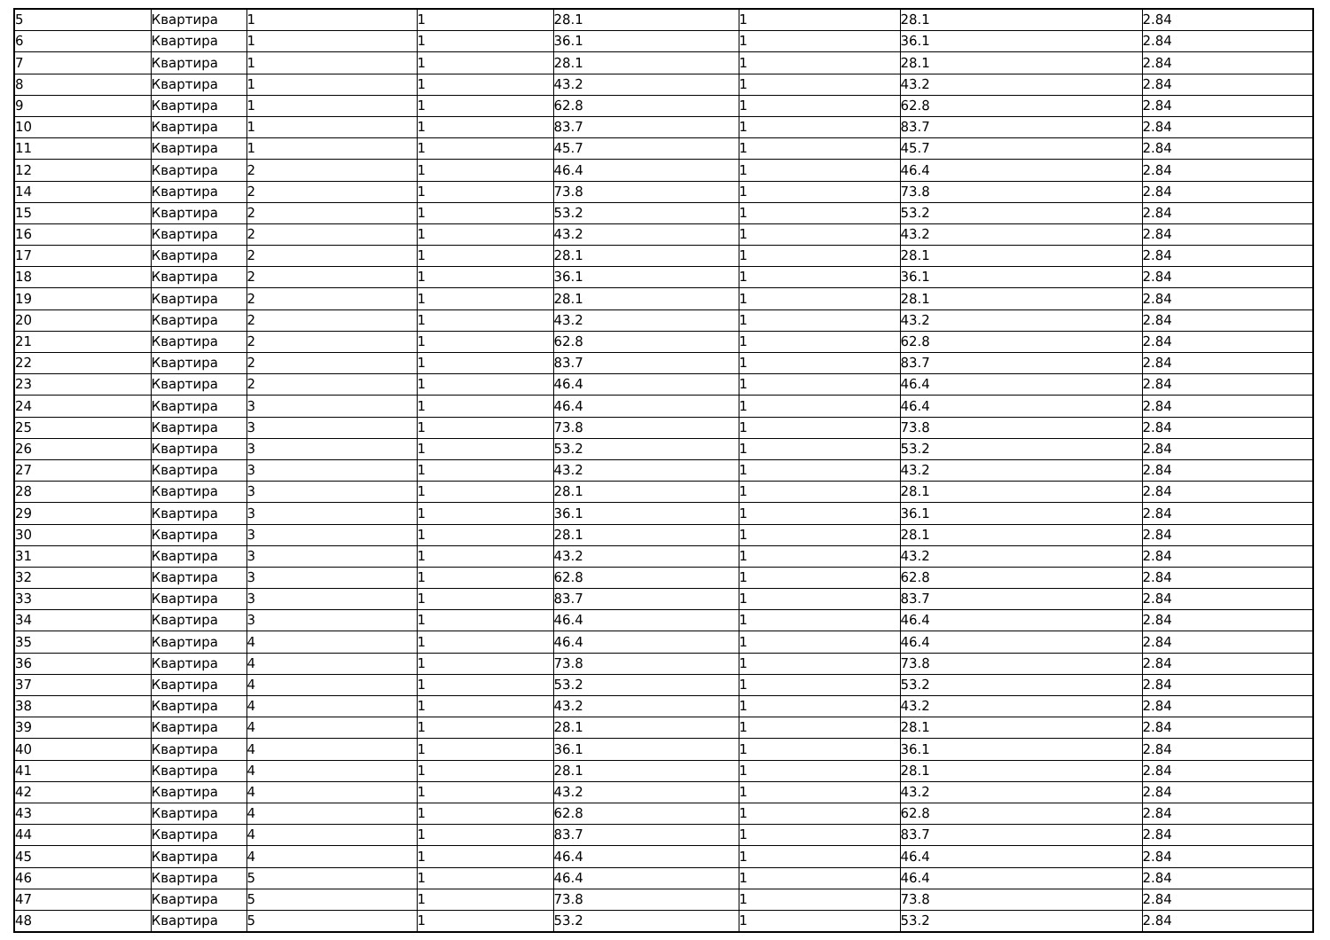| 5 | Квартира | 1 | 1 | 28.1 | 1 | 28.1 | 2.84 |
| 6 | Квартира | 1 | 1 | 36.1 | 1 | 36.1 | 2.84 |
| 7 | Квартира | 1 | 1 | 28.1 | 1 | 28.1 | 2.84 |
| 8 | Квартира | 1 | 1 | 43.2 | 1 | 43.2 | 2.84 |
| 9 | Квартира | 1 | 1 | 62.8 | 1 | 62.8 | 2.84 |
| 10 | Квартира | 1 | 1 | 83.7 | 1 | 83.7 | 2.84 |
| 11 | Квартира | 1 | 1 | 45.7 | 1 | 45.7 | 2.84 |
| 12 | Квартира | 2 | 1 | 46.4 | 1 | 46.4 | 2.84 |
| 14 | Квартира | 2 | 1 | 73.8 | 1 | 73.8 | 2.84 |
| 15 | Квартира | 2 | 1 | 53.2 | 1 | 53.2 | 2.84 |
| 16 | Квартира | 2 | 1 | 43.2 | 1 | 43.2 | 2.84 |
| 17 | Квартира | 2 | 1 | 28.1 | 1 | 28.1 | 2.84 |
| 18 | Квартира | 2 | 1 | 36.1 | 1 | 36.1 | 2.84 |
| 19 | Квартира | 2 | 1 | 28.1 | 1 | 28.1 | 2.84 |
| 20 | Квартира | 2 | 1 | 43.2 | 1 | 43.2 | 2.84 |
| 21 | Квартира | 2 | 1 | 62.8 | 1 | 62.8 | 2.84 |
| 22 | Квартира | 2 | 1 | 83.7 | 1 | 83.7 | 2.84 |
| 23 | Квартира | 2 | 1 | 46.4 | 1 | 46.4 | 2.84 |
| 24 | Квартира | 3 | 1 | 46.4 | 1 | 46.4 | 2.84 |
| 25 | Квартира | 3 | 1 | 73.8 | 1 | 73.8 | 2.84 |
| 26 | Квартира | 3 | 1 | 53.2 | 1 | 53.2 | 2.84 |
| 27 | Квартира | 3 | 1 | 43.2 | 1 | 43.2 | 2.84 |
| 28 | Квартира | 3 | 1 | 28.1 | 1 | 28.1 | 2.84 |
| 29 | Квартира | 3 | 1 | 36.1 | 1 | 36.1 | 2.84 |
| 30 | Квартира | 3 | 1 | 28.1 | 1 | 28.1 | 2.84 |
| 31 | Квартира | 3 | 1 | 43.2 | 1 | 43.2 | 2.84 |
| 32 | Квартира | 3 | 1 | 62.8 | 1 | 62.8 | 2.84 |
| 33 | Квартира | 3 | 1 | 83.7 | 1 | 83.7 | 2.84 |
| 34 | Квартира | 3 | 1 | 46.4 | 1 | 46.4 | 2.84 |
| 35 | Квартира | 4 | 1 | 46.4 | 1 | 46.4 | 2.84 |
| 36 | Квартира | 4 | 1 | 73.8 | 1 | 73.8 | 2.84 |
| 37 | Квартира | 4 | 1 | 53.2 | 1 | 53.2 | 2.84 |
| 38 | Квартира | 4 | 1 | 43.2 | 1 | 43.2 | 2.84 |
| 39 | Квартира | 4 | 1 | 28.1 | 1 | 28.1 | 2.84 |
| 40 | Квартира | 4 | 1 | 36.1 | 1 | 36.1 | 2.84 |
| 41 | Квартира | 4 | 1 | 28.1 | 1 | 28.1 | 2.84 |
| 42 | Квартира | 4 | 1 | 43.2 | 1 | 43.2 | 2.84 |
| 43 | Квартира | 4 | 1 | 62.8 | 1 | 62.8 | 2.84 |
| 44 | Квартира | 4 | 1 | 83.7 | 1 | 83.7 | 2.84 |
| 45 | Квартира | 4 | 1 | 46.4 | 1 | 46.4 | 2.84 |
| 46 | Квартира | 5 | 1 | 46.4 | 1 | 46.4 | 2.84 |
| 47 | Квартира | 5 | 1 | 73.8 | 1 | 73.8 | 2.84 |
| 48 | Квартира | 5 | 1 | 53.2 | 1 | 53.2 | 2.84 |